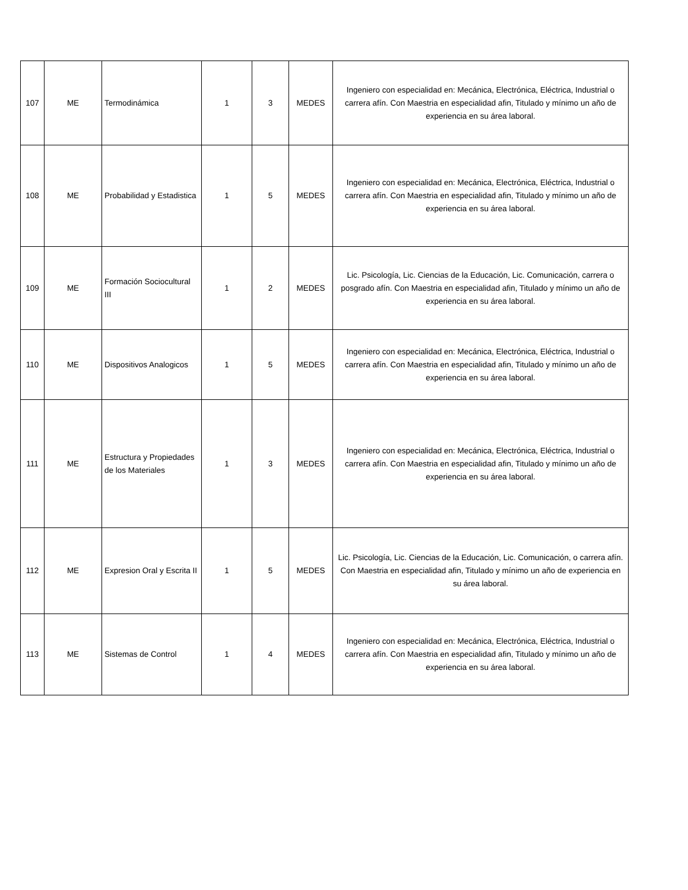| 107 | ME | Termodinámica | 1 | 3 | MEDES | Ingeniero con especialidad en: Mecánica, Electrónica, Eléctrica, Industrial o carrera afín. Con Maestria en especialidad afin, Titulado y mínimo un año de experiencia en su área laboral. |
| 108 | ME | Probabilidad y Estadistica | 1 | 5 | MEDES | Ingeniero con especialidad en: Mecánica, Electrónica, Eléctrica, Industrial o carrera afín. Con Maestria en especialidad afin, Titulado y mínimo un año de experiencia en su área laboral. |
| 109 | ME | Formación Sociocultural III | 1 | 2 | MEDES | Lic. Psicología, Lic. Ciencias de la Educación, Lic. Comunicación, carrera o posgrado afín. Con Maestria en especialidad afin, Titulado y mínimo un año de experiencia en su área laboral. |
| 110 | ME | Dispositivos Analogicos | 1 | 5 | MEDES | Ingeniero con especialidad en: Mecánica, Electrónica, Eléctrica, Industrial o carrera afín. Con Maestria en especialidad afin, Titulado y mínimo un año de experiencia en su área laboral. |
| 111 | ME | Estructura y Propiedades de los Materiales | 1 | 3 | MEDES | Ingeniero con especialidad en: Mecánica, Electrónica, Eléctrica, Industrial o carrera afín. Con Maestria en especialidad afin, Titulado y mínimo un año de experiencia en su área laboral. |
| 112 | ME | Expresion Oral y Escrita II | 1 | 5 | MEDES | Lic. Psicología, Lic. Ciencias de la Educación, Lic. Comunicación, o carrera afín. Con Maestria en especialidad afin, Titulado y mínimo un año de experiencia en su área laboral. |
| 113 | ME | Sistemas de Control | 1 | 4 | MEDES | Ingeniero con especialidad en: Mecánica, Electrónica, Eléctrica, Industrial o carrera afín. Con Maestria en especialidad afin, Titulado y mínimo un año de experiencia en su área laboral. |